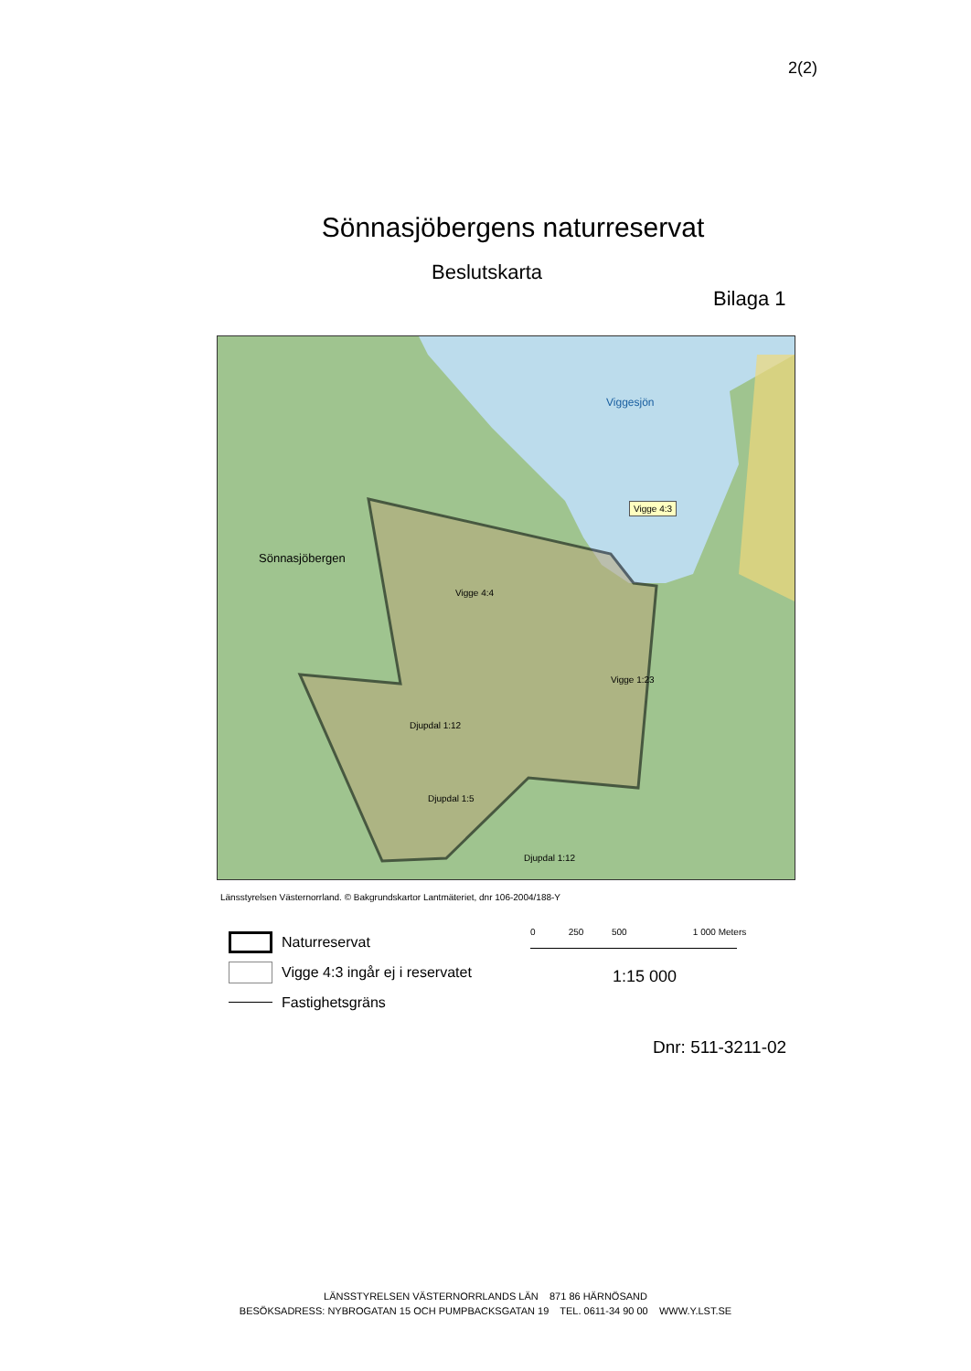2(2)
Sönnasjöbergens naturreservat
Beslutskarta
Bilaga 1
Sönnasjöbergen
Viggesjön
Vigge 4:3
Vigge 4:4
Vigge 1:23
Djupdal 1:12
Djupdal 1:5
Djupdal 1:12
Länsstyrelsen Västernorrland. © Bakgrundskartor Lantmäteriet, dnr 106-2004/188-Y
Naturreservat
Vigge 4:3 ingår ej i reservatet
Fastighetsgräns
0 250 500 1 000 Meters
1:15 000
Dnr: 511-3211-02
LÄNSSTYRELSEN VÄSTERNORRLANDS LÄN 871 86 HÄRNÖSAND
BESÖKSADRESS: NYBROGATAN 15 OCH PUMPBACKSGATAN 19 TEL. 0611-34 90 00 WWW.Y.LST.SE